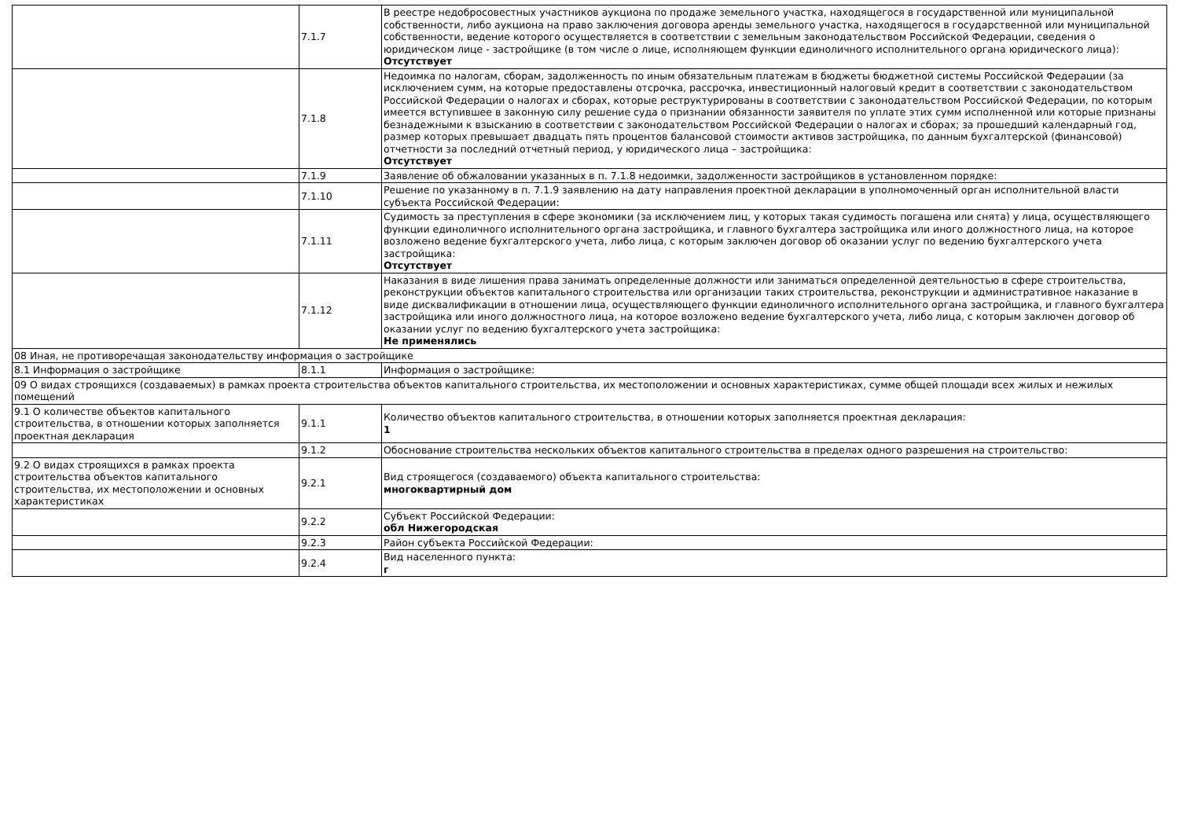| | 7.1.7 | В реестре недобросовестных участников аукциона по продаже земельного участка, находящегося в государственной или муниципальной собственности, либо аукциона на право заключения договора аренды земельного участка, находящегося в государственной или муниципальной собственности, ведение которого осуществляется в соответствии с земельным законодательством Российской Федерации, сведения о юридическом лице - застройщике (в том числе о лице, исполняющем функции единоличного исполнительного органа юридического лица): Отсутствует |
| | 7.1.8 | Недоимка по налогам, сборам, задолженность по иным обязательным платежам в бюджеты бюджетной системы Российской Федерации (за исключением сумм, на которые предоставлены отсрочка, рассрочка, инвестиционный налоговый кредит в соответствии с законодательством Российской Федерации о налогах и сборах, которые реструктурированы в соответствии с законодательством Российской Федерации, по которым имеется вступившее в законную силу решение суда о признании обязанности заявителя по уплате этих сумм исполненной или которые признаны безнадежными к взысканию в соответствии с законодательством Российской Федерации о налогах и сборах; за прошедший календарный год, размер которых превышает двадцать пять процентов балансовой стоимости активов застройщика, по данным бухгалтерской (финансовой) отчетности за последний отчетный период, у юридического лица – застройщика: Отсутствует |
| | 7.1.9 | Заявление об обжаловании указанных в п. 7.1.8 недоимки, задолженности застройщиков в установленном порядке: |
| | 7.1.10 | Решение по указанному в п. 7.1.9 заявлению на дату направления проектной декларации в уполномоченный орган исполнительной власти субъекта Российской Федерации: |
| | 7.1.11 | Судимость за преступления в сфере экономики (за исключением лиц, у которых такая судимость погашена или снята) у лица, осуществляющего функции единоличного исполнительного органа застройщика, и главного бухгалтера застройщика или иного должностного лица, на которое возложено ведение бухгалтерского учета, либо лица, с которым заключен договор об оказании услуг по ведению бухгалтерского учета застройщика: Отсутствует |
| | 7.1.12 | Наказания в виде лишения права занимать определенные должности или заниматься определенной деятельностью в сфере строительства, реконструкции объектов капитального строительства или организации таких строительства, реконструкции и административное наказание в виде дисквалификации в отношении лица, осуществляющего функции единоличного исполнительного органа застройщика, и главного бухгалтера застройщика или иного должностного лица, на которое возложено ведение бухгалтерского учета, либо лица, с которым заключен договор об оказании услуг по ведению бухгалтерского учета застройщика: Не применялись |
| 08 Иная, не противоречащая законодательству информация о застройщике | | |
| 8.1 Информация о застройщике | 8.1.1 | Информация о застройщике: |
| 09 О видах строящихся (создаваемых) в рамках проекта строительства объектов капитального строительства, их местоположении и основных характеристиках, сумме общей площади всех жилых и нежилых помещений | | |
| 9.1 О количестве объектов капитального строительства, в отношении которых заполняется проектная декларация | 9.1.1 | Количество объектов капитального строительства, в отношении которых заполняется проектная декларация: 1 |
| | 9.1.2 | Обоснование строительства нескольких объектов капитального строительства в пределах одного разрешения на строительство: |
| 9.2 О видах строящихся в рамках проекта строительства объектов капитального строительства, их местоположении и основных характеристиках | 9.2.1 | Вид строящегося (создаваемого) объекта капитального строительства: многоквартирный дом |
| | 9.2.2 | Субъект Российской Федерации: обл Нижегородская |
| | 9.2.3 | Район субъекта Российской Федерации: |
| | 9.2.4 | Вид населенного пункта: г |